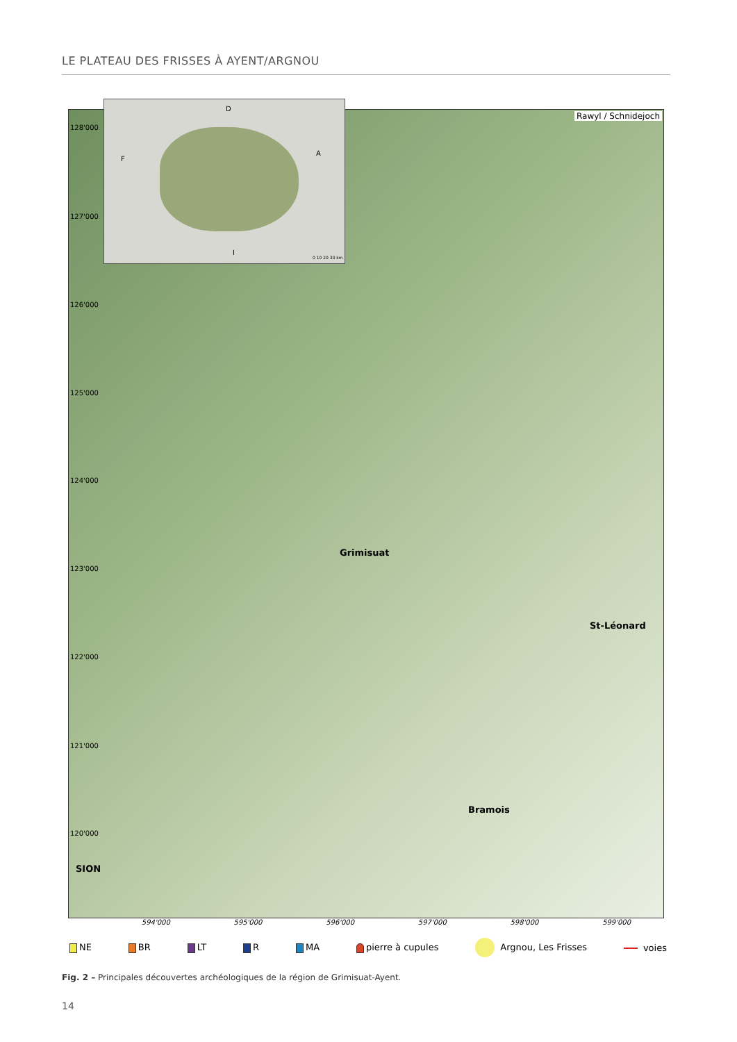LE PLATEAU DES FRISSES À AYENT/ARGNOU
D
F
A
I
0 10 20 30 km
Rawyl / Schnidejoch
128'000
127'000
126'000
125'000
124'000
123'000
122'000
121'000
120'000
Grimisuat
St-Léonard
Bramois
SION
594'000 595'000 596'000 597'000 598'000 599'000
NE BR LT R MA pierre à cupules Argnou, Les Frisses voies
Fig. 2 – Principales découvertes archéologiques de la région de Grimisuat-Ayent.
14